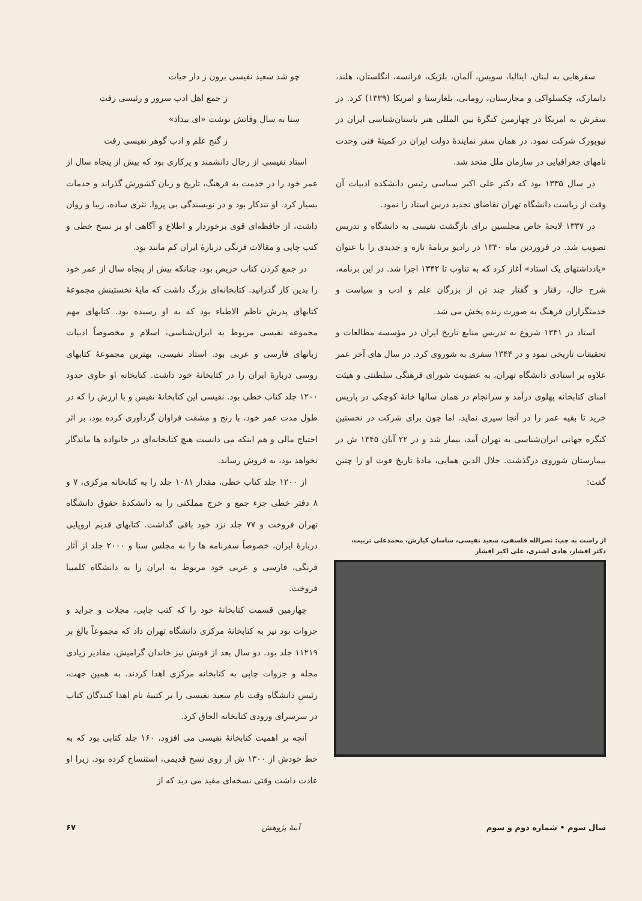سفرهایی به لبنان، ایتالیا، سویس، آلمان، بلژیک، فرانسه، انگلستان، هلند، دانمارک، چکسلواکی و مجارستان، رومانی، بلغارستا و امریکا (۱۳۳۹) کرد. در سفرش به امریکا در چهارمین کنگرهٔ بین المللی هنر باستان‌شناسی ایران در نیویورک شرکت نمود. در همان سفر نمایندهٔ دولت ایران در کمیتهٔ فنی وحدت نامهای جغرافیایی در سازمان ملل متحد شد.
در سال ۱۳۳۵ بود که دکتر علی اکبر سیاسی رئیس دانشکده ادبیات آن وقت از ریاست دانشگاه تهران تقاضای تجدید درس استاد را نمود.
در ۱۳۳۷ لایحهٔ خاص مجلسین برای بازگشت نفیسی به دانشگاه و تدریس تصویب شد. در فروردین ماه ۱۳۴۰ در رادیو برنامهٔ تازه و جدیدی را با عنوان «یادداشتهای یک استاد» آغاز کرد که به تناوب تا ۱۳۴۲ اجرا شد. در این برنامه، شرح حال، رفتار و گفتار چند تن از بزرگان علم و ادب و سیاست و خدمتگزاران فرهنگ به صورت زنده پخش می شد.
استاد در ۱۳۴۱ شروع به تدریس منابع تاریخ ایران در مؤسسه مطالعات و تحقیقات تاریخی نمود و در ۱۳۴۴ سفری به شوروی کرد. در سال های آخر عمر علاوه بر استادی دانشگاه تهران، به عضویت شورای فرهنگی سلطنتی و هیئت امنای کتابخانه پهلوی درآمد و سرانجام در همان سالها خانهٔ کوچکی در پاریس خرید تا بقیه عمر را در آنجا سپری نماید. اما چون برای شرکت در نخستین کنگره جهانی ایران‌شناسی به تهران آمد، بیمار شد و در ۲۲ آبان ۱۳۴۵ ش در بیمارستان شوروی درگذشت. جلال الدین همایی، مادهٔ تاریخ فوت او را چنین گفت:
از راست به چپ: نصرالله فلسفی، سعید نفیسی، ساسان کیارش، محمدعلی تربیت،
دکتر افشار، هادی اشتری، علی اکبر افشار
چو شد سعید نفیسی برون ز دار حیات
ز جمع اهل ادب سرور و رئیسی رفت
سنا به سال وفاتش نوشت «ای بیداد»
ز گنج علم و ادب گوهر نفیسی رفت
استاد نفیسی از رجال دانشمند و پرکاری بود که بیش از پنجاه سال از عمر خود را در خدمت به فرهنگ، تاریخ و زبان کشورش گذراند و خدمات بسیار کرد. او تندکار بود و در نویسندگی بی پروا. نثری ساده، زیبا و روان داشت، از حافظه‌ای قوی برخوردار و اطلاع و آگاهی او بر نسخ خطی و کتب چاپی و مقالات فرنگی دربارهٔ ایران کم مانند بود.
در جمع کردن کتاب حریص بود، چنانکه بیش از پنجاه سال از عمر خود را بدین کار گذرانید. کتابخانه‌ای بزرگ داشت که مایهٔ نخستینش مجموعهٔ کتابهای پدرش ناظم الاطباء بود که به او رسیده بود. کتابهای مهم مجموعه نفیسی مربوط به ایران‌شناسی، اسلام و مخصوصاً ادبیات زبانهای فارسی و عربی بود. استاد نفیسی، بهترین مجموعهٔ کتابهای روسی دربارهٔ ایران را در کتابخانهٔ خود داشت. کتابخانه او حاوی حدود ۱۲۰۰ جلد کتاب خطی بود. نفیسی این کتابخانهٔ نفیس و با ارزش را که در طول مدت عمر خود، با رنج و مشقت فراوان گردآوری کرده بود، بر اثر احتیاج مالی و هم اینکه می دانست هیچ کتابخانه‌ای در خانواده ها ماندگار نخواهد بود، به فروش رساند.
از ۱۲۰۰ جلد کتاب خطی، مقدار ۱۰۸۱ جلد را به کتابخانه مرکزی، ۷ و ۸ دفتر خطی جزء جمع و خرج مملکتی را به دانشکدهٔ حقوق دانشگاه تهران فروخت و ۷۷ جلد نزد خود باقی گذاشت. کتابهای قدیم اروپایی دربارهٔ ایران، خصوصاً سفرنامه ها را به مجلس سنا و ۲۰۰۰ جلد از آثار فرنگی، فارسی و عربی خود مربوط به ایران را به دانشگاه کلمبیا فروخت.
چهارمین قسمت کتابخانهٔ خود را که کتب چاپی، مجلات و جراید و جزوات بود نیز به کتابخانهٔ مرکزی دانشگاه تهران داد که مجموعاً بالغ بر ۱۱۲۱۹ جلد بود. دو سال بعد از فوتش نیز خاندان گرامیش، مقادیر زیادی مجله و جزوات چاپی به کتابخانه مرکزی اهدا کردند. به همین جهت، رئیس دانشگاه وقت نام سعید نفیسی را بر کتیبهٔ نام اهدا کنندگان کتاب در سرسرای ورودی کتابخانه الحاق کرد.
آنچه بر اهمیت کتابخانهٔ نفیسی می افزود، ۱۶۰ جلد کتابی بود که به خط خودش از ۱۳۰۰ ش از روی نسخ قدیمی، استنساخ کرده بود. زیرا او عادت داشت وقتی نسخه‌ای مفید می دید که از
سال سوم • شماره دوم و سوم آینهٔ پژوهش ۶۷